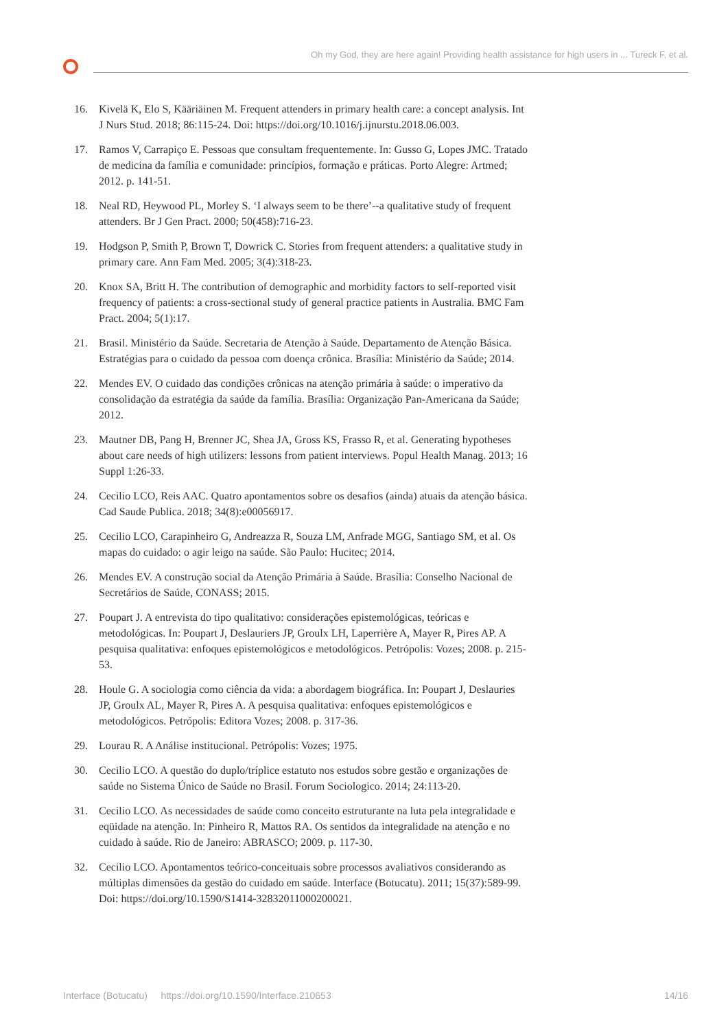Oh my God, they are here again! Providing health assistance for high users in ... Tureck F, et al.
16. Kivelä K, Elo S, Kääriäinen M. Frequent attenders in primary health care: a concept analysis. Int J Nurs Stud. 2018; 86:115-24. Doi: https://doi.org/10.1016/j.ijnurstu.2018.06.003.
17. Ramos V, Carrapiço E. Pessoas que consultam frequentemente. In: Gusso G, Lopes JMC. Tratado de medicina da família e comunidade: princípios, formação e práticas. Porto Alegre: Artmed; 2012. p. 141-51.
18. Neal RD, Heywood PL, Morley S. ‘I always seem to be there’--a qualitative study of frequent attenders. Br J Gen Pract. 2000; 50(458):716-23.
19. Hodgson P, Smith P, Brown T, Dowrick C. Stories from frequent attenders: a qualitative study in primary care. Ann Fam Med. 2005; 3(4):318-23.
20. Knox SA, Britt H. The contribution of demographic and morbidity factors to self-reported visit frequency of patients: a cross-sectional study of general practice patients in Australia. BMC Fam Pract. 2004; 5(1):17.
21. Brasil. Ministério da Saúde. Secretaria de Atenção à Saúde. Departamento de Atenção Básica. Estratégias para o cuidado da pessoa com doença crônica. Brasília: Ministério da Saúde; 2014.
22. Mendes EV. O cuidado das condições crônicas na atenção primária à saúde: o imperativo da consolidação da estratégia da saúde da família. Brasília: Organização Pan-Americana da Saúde; 2012.
23. Mautner DB, Pang H, Brenner JC, Shea JA, Gross KS, Frasso R, et al. Generating hypotheses about care needs of high utilizers: lessons from patient interviews. Popul Health Manag. 2013; 16 Suppl 1:26-33.
24. Cecilio LCO, Reis AAC. Quatro apontamentos sobre os desafios (ainda) atuais da atenção básica. Cad Saude Publica. 2018; 34(8):e00056917.
25. Cecilio LCO, Carapinheiro G, Andreazza R, Souza LM, Anfrade MGG, Santiago SM, et al. Os mapas do cuidado: o agir leigo na saúde. São Paulo: Hucitec; 2014.
26. Mendes EV. A construção social da Atenção Primária à Saúde. Brasília: Conselho Nacional de Secretários de Saúde, CONASS; 2015.
27. Poupart J. A entrevista do tipo qualitativo: considerações epistemológicas, teóricas e metodológicas. In: Poupart J, Deslauriers JP, Groulx LH, Laperrière A, Mayer R, Pires AP. A pesquisa qualitativa: enfoques epistemológicos e metodológicos. Petrópolis: Vozes; 2008. p. 215-53.
28. Houle G. A sociologia como ciência da vida: a abordagem biográfica. In: Poupart J, Deslauries JP, Groulx AL, Mayer R, Pires A. A pesquisa qualitativa: enfoques epistemológicos e metodológicos. Petrópolis: Editora Vozes; 2008. p. 317-36.
29. Lourau R. A Análise institucional. Petrópolis: Vozes; 1975.
30. Cecilio LCO. A questão do duplo/tríplice estatuto nos estudos sobre gestão e organizações de saúde no Sistema Único de Saúde no Brasil. Forum Sociologico. 2014; 24:113-20.
31. Cecilio LCO. As necessidades de saúde como conceito estruturante na luta pela integralidade e eqüidade na atenção. In: Pinheiro R, Mattos RA. Os sentidos da integralidade na atenção e no cuidado à saúde. Rio de Janeiro: ABRASCO; 2009. p. 117-30.
32. Cecilio LCO. Apontamentos teórico-conceituais sobre processos avaliativos considerando as múltiplas dimensões da gestão do cuidado em saúde. Interface (Botucatu). 2011; 15(37):589-99. Doi: https://doi.org/10.1590/S1414-32832011000200021.
Interface (Botucatu) https://doi.org/10.1590/Interface.210653 14/16